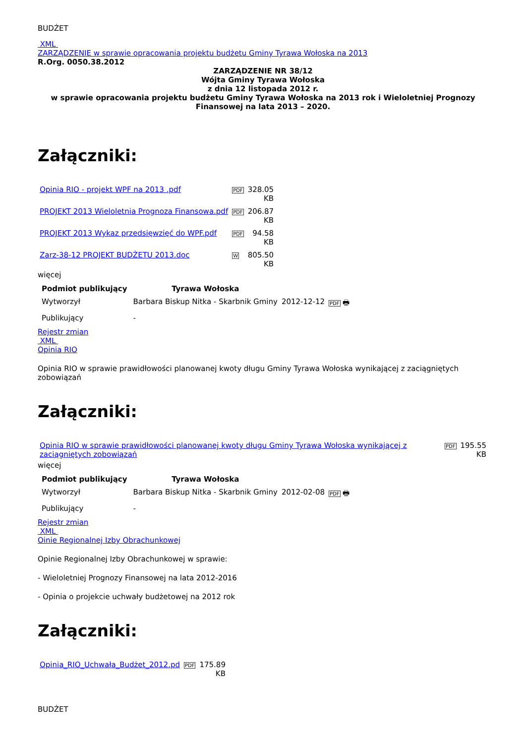BUDŻET
XML
ZARZĄDZENIE w sprawie opracowania projektu budżetu Gminy Tyrawa Wołoska na 2013
R.Org. 0050.38.2012
ZARZĄDZENIE NR 38/12
Wójta Gminy Tyrawa Wołoska
z dnia 12 listopada 2012 r.
w sprawie opracowania projektu budżetu Gminy Tyrawa Wołoska na 2013 rok i Wieloletniej Prognozy Finansowej na lata 2013 – 2020.
Załączniki:
| Opinia RIO - projekt WPF na 2013 .pdf | PDF | 328.05 KB |
| PROJEKT 2013 Wieloletnia Prognoza Finansowa.pdf | PDF | 206.87 KB |
| PROJEKT 2013 Wykaz przedsięwzięć do WPF.pdf | PDF | 94.58 KB |
| Zarz-38-12 PROJEKT BUDŻETU 2013.doc | W | 805.50 KB |
więcej
| Podmiot publikujący | Tyrawa Wołoska | | |
| --- | --- | --- | --- |
| Wytworzył | Barbara Biskup Nitka - Skarbnik Gminy | 2012-12-12 | PDF 🖶 |
| Publikujący | - | | |
Rejestr zmian
XML
Opinia RIO
Opinia RIO w sprawie prawidłowości planowanej kwoty długu Gminy Tyrawa Wołoska wynikającej z zaciągniętych zobowiązań
Załączniki:
| Opinia RIO w sprawie prawidłowości planowanej kwoty długu Gminy Tyrawa Wołoska wynikającej z zaciągniętych zobowiązań | PDF | 195.55 KB |
więcej
| Podmiot publikujący | Tyrawa Wołoska | | |
| --- | --- | --- | --- |
| Wytworzył | Barbara Biskup Nitka - Skarbnik Gminy | 2012-02-08 | PDF 🖶 |
| Publikujący | - | | |
Rejestr zmian
XML
Oinie Regionalnej Izby Obrachunkowej
Opinie Regionalnej Izby Obrachunkowej w sprawie:
- Wieloletniej Prognozy Finansowej na lata 2012-2016
- Opinia o projekcie uchwały budżetowej na 2012 rok
Załączniki:
| Opinia_RIO_Uchwała_Budżet_2012.pd | PDF | 175.89 KB |
BUDŻET